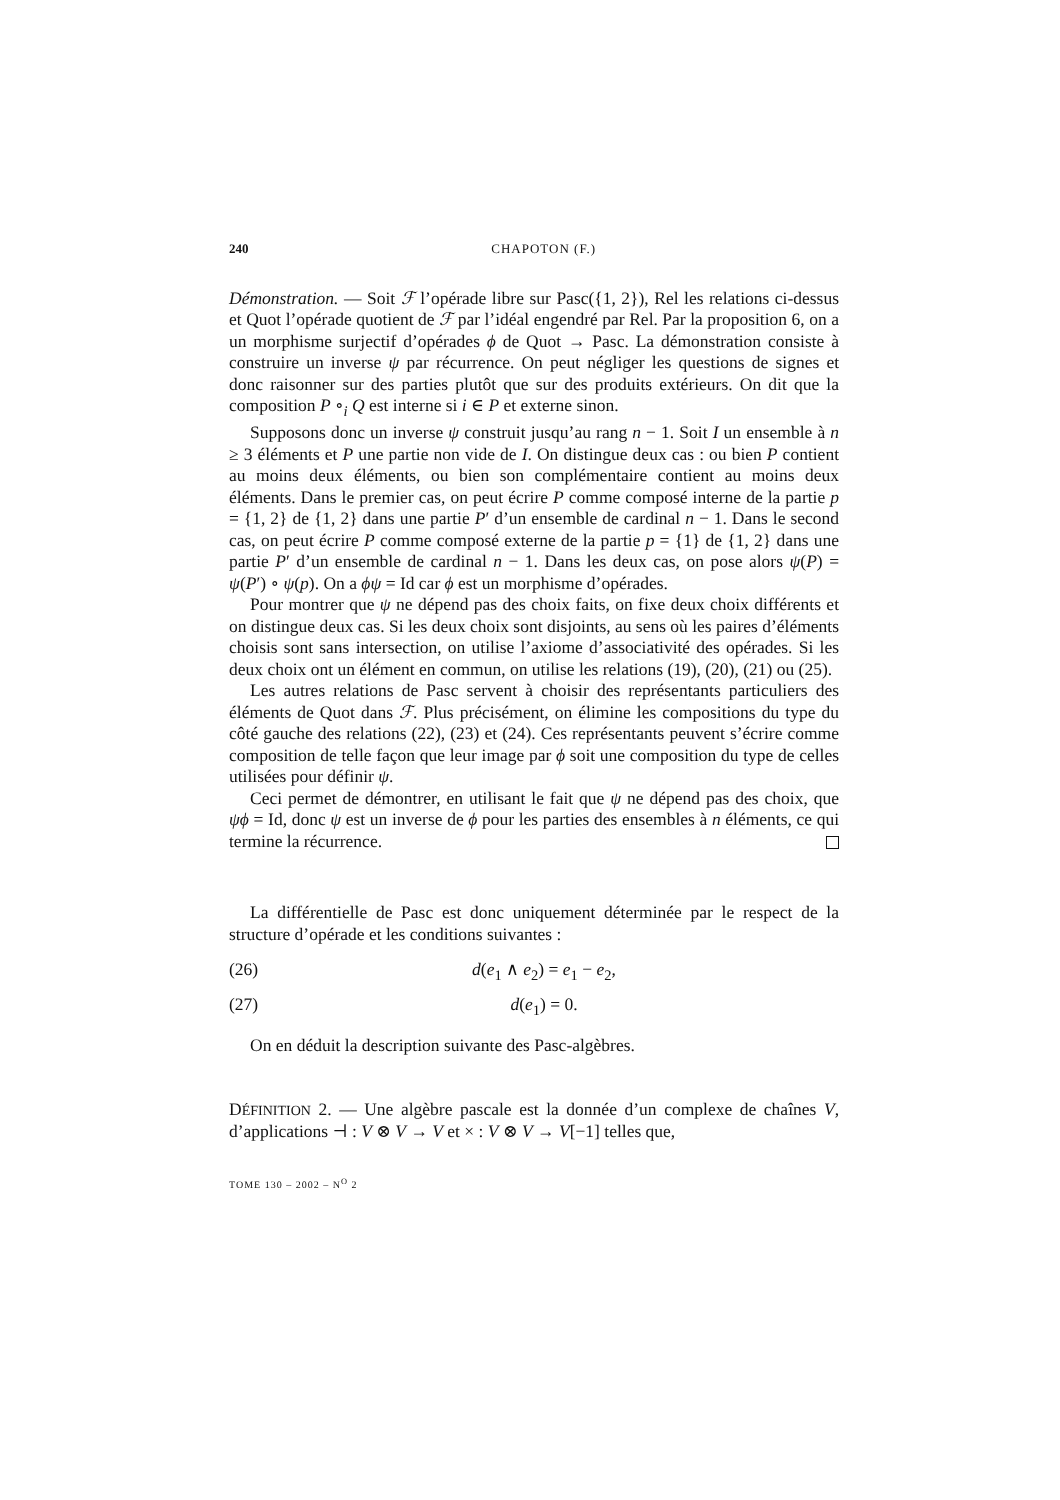240 CHAPOTON (F.)
Démonstration. — Soit ℱ l’opérade libre sur Pasc({1, 2}), Rel les relations ci-dessus et Quot l’opérade quotient de ℱ par l’idéal engendré par Rel. Par la proposition 6, on a un morphisme surjectif d’opérades ϕ de Quot → Pasc. La démonstration consiste à construire un inverse ψ par récurrence. On peut négliger les questions de signes et donc raisonner sur des parties plutôt que sur des produits extérieurs. On dit que la composition P ∘<sub>i</sub> Q est interne si i ∈ P et externe sinon.
Supposons donc un inverse ψ construit jusqu’au rang n − 1. Soit I un ensemble à n ≥ 3 éléments et P une partie non vide de I. On distingue deux cas : ou bien P contient au moins deux éléments, ou bien son complémentaire contient au moins deux éléments. Dans le premier cas, on peut écrire P comme composé interne de la partie p = {1, 2} de {1, 2} dans une partie P′ d’un ensemble de cardinal n − 1. Dans le second cas, on peut écrire P comme composé externe de la partie p = {1} de {1, 2} dans une partie P′ d’un ensemble de cardinal n − 1. Dans les deux cas, on pose alors ψ(P) = ψ(P′) ∘ ψ(p). On a ϕψ = Id car ϕ est un morphisme d’opérades.
Pour montrer que ψ ne dépend pas des choix faits, on fixe deux choix différents et on distingue deux cas. Si les deux choix sont disjoints, au sens où les paires d’éléments choisis sont sans intersection, on utilise l’axiome d’associativité des opérades. Si les deux choix ont un élément en commun, on utilise les relations (19), (20), (21) ou (25).
Les autres relations de Pasc servent à choisir des représentants particuliers des éléments de Quot dans ℱ. Plus précisément, on élimine les compositions du type du côté gauche des relations (22), (23) et (24). Ces représentants peuvent s’écrire comme composition de telle façon que leur image par ϕ soit une composition du type de celles utilisées pour définir ψ.
Ceci permet de démontrer, en utilisant le fait que ψ ne dépend pas des choix, que ψϕ = Id, donc ψ est un inverse de ϕ pour les parties des ensembles à n éléments, ce qui termine la récurrence.
La différentielle de Pasc est donc uniquement déterminée par le respect de la structure d’opérade et les conditions suivantes :
(26) d(e<sub>1</sub> ∧ e<sub>2</sub>) = e<sub>1</sub> − e<sub>2</sub>,
(27) d(e<sub>1</sub>) = 0.
On en déduit la description suivante des Pasc-algèbres.
DÉFINITION 2. — Une algèbre pascale est la donnée d’un complexe de chaînes V, d’applications ⊣ : V ⊗ V → V et × : V ⊗ V → V[−1] telles que,
TOME 130 – 2002 – N<sup>O</sup> 2